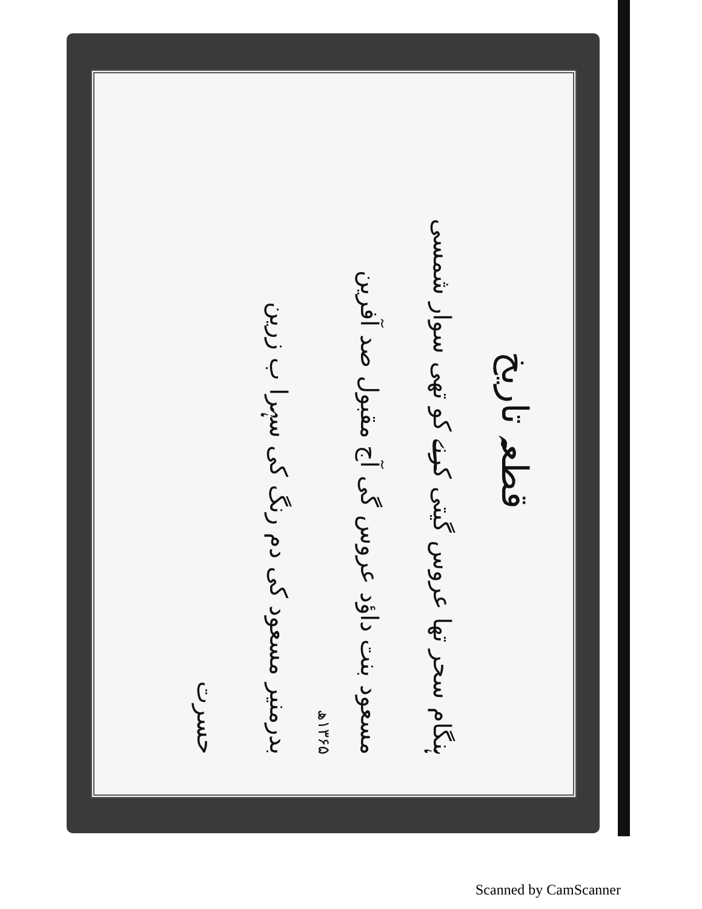قطعہ تاریخ
ہنگام سحر تھا عروس گیتی کرنے کو تھی سوار شمسی
مسعود بنت داؤد عروس گی آج مقبول صد آفرین
۱۳۶۵ھ
بدرمنیر مسعود کی دم رنگ کی سہرا ب زرین
حسرت
Scanned by CamScanner